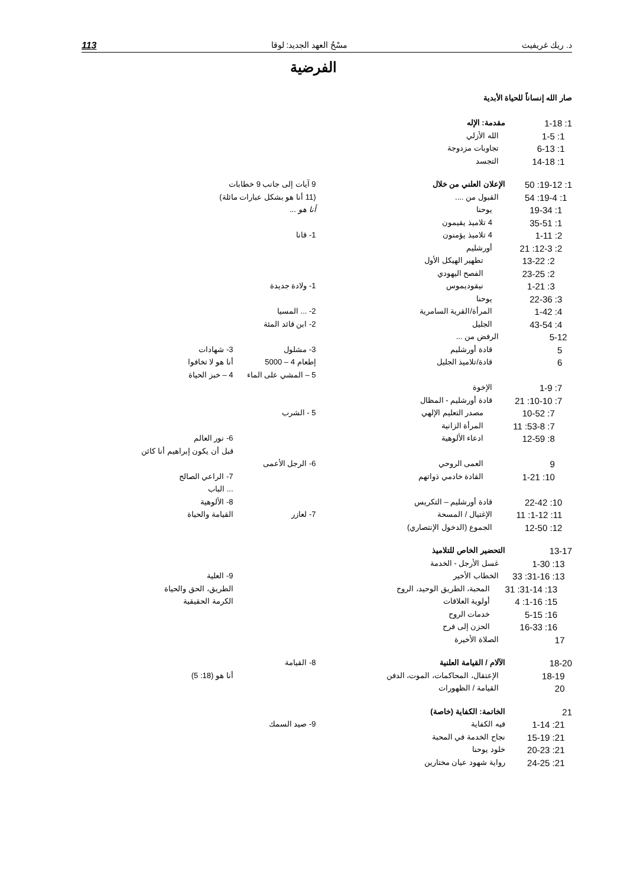د. ريك غريفيث مسْحُ العهد الجديد: لوقا 113
الفرضية
صار الله إنساناً للحياة الأبدية
| 1: 1-18 | مقدمة: الإله | | |
| 1: 1-5 | الله الأزلي | | |
| 1: 6-13 | تجاوبات مزدوجة | | |
| 1: 14-18 | التجسد | | |
| 1: 19-12: 50 | الإعلان العلني من خلال | 9 آيات إلى جانب 9 خطابات | |
| 1: 19-4: 54 | القبول من .... | (11 أنا هو بشكل عبارات مائلة) | |
| 1: 19-34 | يوحنا | أنا هو ... | |
| 1: 35-51 | 4 تلاميذ يقيمون | | |
| 2: 1-11 | 4 تلاميذ يؤمنون | 1- قانا | |
| 2: 12-3: 21 | أورشليم | | |
| 2: 13-22 | تطهير الهيكل الأول | | |
| 2: 23-25 | الفصح اليهودي | | |
| 3: 1-21 | نيقوديموس | 1- ولادة جديدة | |
| 3: 22-36 | يوحنا | | |
| 4: 1-42 | المرأة/القرية السامرية | 2- ... المسيا | |
| 4: 43-54 | الجليل | 2- ابن قائد المئة | |
| 5-12 | الرفض من ... | | |
| 5 | قادة أورشليم | 3- مشلول | 3- شهادات |
| 6 | قادة/تلاميذ الجليل | إطعام 4 – 5000 | أنا هو لا تخافوا |
| | | 5 – المشي على الماء | 4 – خبز الحياة |
| 7: 1-9 | الإخوة | | |
| 7: 10-10: 21 | قادة أورشليم - المظال | | |
| 7: 10-52 | مصدر التعليم الإلهي | 5 - الشرب | |
| 7: 53-8: 11 | المرأة الزانية | | |
| 8: 12-59 | ادعاء الألوهية | | 6- نور العالم |
| | | | قبل أن يكون إبراهيم أنا كائن |
| 9 | العمى الروحي | 6- الرجل الأعمى | |
| 10: 1-21 | القادة خادمي ذواتهم | | 7- الراعي الصالح |
| | | | ... الباب |
| 10: 22-42 | قادة أورشليم – التكريس | | 8- الألوهية |
| 11: 1-12: 11 | الإغتيال / المسحة | 7- لعازر | القيامة والحياة |
| 12: 12-50 | الجموع (الدخول الإنتصاري) | | |
| 13-17 | التحضير الخاص للتلاميذ | | |
| 13: 1-30 | غسل الأرجل - الخدمة | | |
| 13: 31-16: 33 | الخطاب الأخير | | 9- العلية |
| 13: 31-14: 31 | المحبة، الطريق الوحيد، الروح | | الطريق، الحق والحياة |
| 15: 1-16: 4 | أولوية العلاقات | | الكرمة الحقيقية |
| 16: 5-15 | خدمات الروح | | |
| 16: 16-33 | الحزن إلى فرح | | |
| 17 | الصلاة الأخيرة | | |
| 18-20 | الآلام / القيامة العلنية | 8- القيامة | |
| 18-19 | الإعتقال، المحاكمات، الموت، الدفن | | أنا هو (18: 5) |
| 20 | القيامة / الظهورات | | |
| 21 | الخاتمة: الكفاية (خاصة) | | |
| 21: 1-14 | فيه الكفاية | 9- صيد السمك | |
| 21: 15-19 | نجاح الخدمة في المحبة | | |
| 21: 20-23 | خلود يوحنا | | |
| 21: 24-25 | رواية شهود عيان مختارين | | |